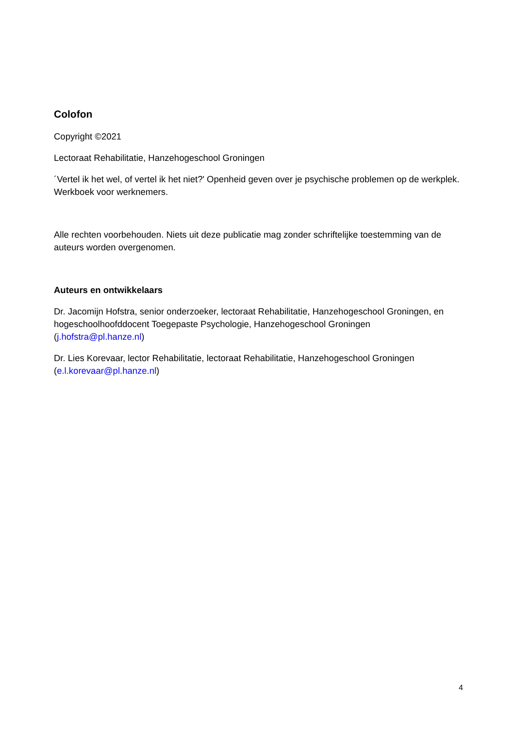Colofon
Copyright ©2021
Lectoraat Rehabilitatie, Hanzehogeschool Groningen
´Vertel ik het wel, of vertel ik het niet?' Openheid geven over je psychische problemen op de werkplek. Werkboek voor werknemers.
Alle rechten voorbehouden. Niets uit deze publicatie mag zonder schriftelijke toestemming van de auteurs worden overgenomen.
Auteurs en ontwikkelaars
Dr. Jacomijn Hofstra, senior onderzoeker, lectoraat Rehabilitatie, Hanzehogeschool Groningen, en hogeschoolhoofddocent Toegepaste Psychologie, Hanzehogeschool Groningen (j.hofstra@pl.hanze.nl)
Dr. Lies Korevaar, lector Rehabilitatie, lectoraat Rehabilitatie, Hanzehogeschool Groningen (e.l.korevaar@pl.hanze.nl)
4